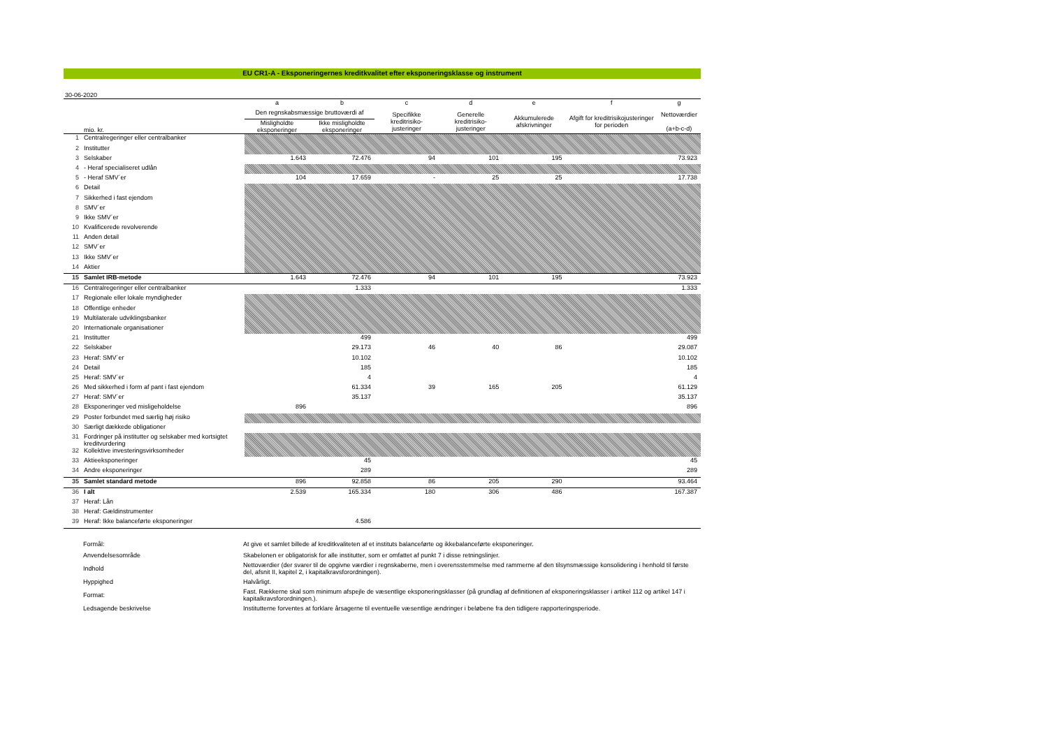EU CR1-A - Eksponeringernes kreditkvalitet efter eksponeringsklasse og instrument
30-06-2020
| | | a | b | c | d | e | f | g |
| --- | --- | --- | --- | --- | --- | --- | --- | --- |
| | | Den regnskabsmæssige bruttoværdi af | | Specifikke kreditrisiko-justeringer | Generelle kreditrisiko-justeringer | Akkumulerede afskrivninger | Afgift for kreditrisikojusteringer for perioden | Nettoværdier (a+b-c-d) |
| | mio. kr. | Misligholdte eksponeringer | Ikke misligholdte eksponeringer | | | | | |
| 1 | Centralregeringer eller centralbanker | | | | | | | |
| 2 | Institutter | | | | | | | |
| 3 | Selskaber | 1.643 | 72.476 | 94 | 101 | 195 | | 73.923 |
| 4 | - Heraf specialiseret udlån | | | | | | | |
| 5 | - Heraf SMV´er | 104 | 17.659 | - | 25 | 25 | | 17.738 |
| 6 | Detail | | | | | | | |
| 7 | Sikkerhed i fast ejendom | | | | | | | |
| 8 | SMV´er | | | | | | | |
| 9 | Ikke SMV´er | | | | | | | |
| 10 | Kvalificerede revolverende | | | | | | | |
| 11 | Anden detail | | | | | | | |
| 12 | SMV´er | | | | | | | |
| 13 | Ikke SMV´er | | | | | | | |
| 14 | Aktier | | | | | | | |
| 15 | Samlet IRB-metode | 1.643 | 72.476 | 94 | 101 | 195 | | 73.923 |
| 16 | Centralregeringer eller centralbanker | | 1.333 | | | | | 1.333 |
| 17 | Regionale eller lokale myndigheder | | | | | | | |
| 18 | Offentlige enheder | | | | | | | |
| 19 | Multilaterale udviklingsbanker | | | | | | | |
| 20 | Internationale organisationer | | | | | | | |
| 21 | Institutter | | 499 | | | | | 499 |
| 22 | Selskaber | | 29.173 | 46 | 40 | 86 | | 29.087 |
| 23 | Heraf: SMV´er | | 10.102 | | | | | 10.102 |
| 24 | Detail | | 185 | | | | | 185 |
| 25 | Heraf: SMV´er | | 4 | | | | | 4 |
| 26 | Med sikkerhed i form af pant i fast ejendom | | 61.334 | 39 | 165 | 205 | | 61.129 |
| 27 | Heraf: SMV´er | | 35.137 | | | | | 35.137 |
| 28 | Eksponeringer ved misligeholdelse | 896 | | | | | | 896 |
| 29 | Poster forbundet med særlig høj risiko | | | | | | | |
| 30 | Særligt dækkede obligationer | | | | | | | |
| 31 | Fordringer på institutter og selskaber med kortsigtet kreditvurdering | | | | | | | |
| 32 | Kollektive investeringsvirksomheder | | | | | | | |
| 33 | Aktieeksponeringer | | 45 | | | | | 45 |
| 34 | Andre eksponeringer | | 289 | | | | | 289 |
| 35 | Samlet standard metode | 896 | 92.858 | 86 | 205 | 290 | | 93.464 |
| 36 | I alt | 2.539 | 165.334 | 180 | 306 | 486 | | 167.387 |
| 37 | Heraf: Lån | | | | | | | |
| 38 | Heraf: Gældinstrumenter | | | | | | | |
| 39 | Heraf: Ikke balanceførte eksponeringer | | 4.586 | | | | | |
| | Formål: | At give et samlet billede af kreditkvaliteten af et instituts balanceførte og ikkebalanceførte eksponeringer. |
| | Anvendelsesområde | Skabelonen er obligatorisk for alle institutter, som er omfattet af punkt 7 i disse retningslinjer. |
| | Indhold | Nettoværdier (der svarer til de opgivne værdier i regnskaberne, men i overensstemmelse med rammerne af den tilsynsmæssige konsolidering i henhold til første del, afsnit II, kapitel 2, i kapitalkravsforordningen). |
| | Hyppighed | Halvårligt. |
| | Format: | Fast. Rækkerne skal som minimum afspejle de væsentlige eksponeringsklasser (på grundlag af definitionen af eksponeringsklasser i artikel 112 og artikel 147 i kapitalkravsforordningen.). |
| | Ledsagende beskrivelse | Institutterne forventes at forklare årsagerne til eventuelle væsentlige ændringer i beløbene fra den tidligere rapporteringsperiode. |